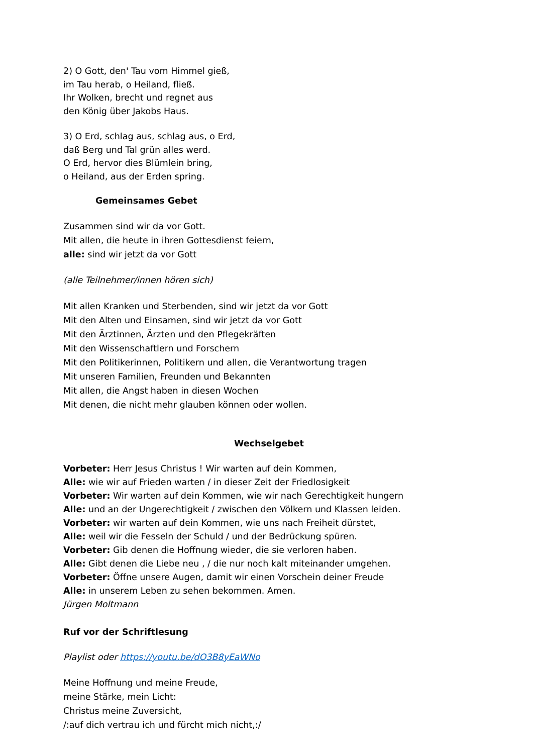2) O Gott, den' Tau vom Himmel gieß,
im Tau herab, o Heiland, fließ.
Ihr Wolken, brecht und regnet aus
den König über Jakobs Haus.
3) O Erd, schlag aus, schlag aus, o Erd,
daß Berg und Tal grün alles werd.
O Erd, hervor dies Blümlein bring,
o Heiland, aus der Erden spring.
Gemeinsames Gebet
Zusammen sind wir da vor Gott.
Mit allen, die heute in ihren Gottesdienst feiern,
alle: sind wir jetzt da vor Gott
(alle Teilnehmer/innen hören sich)
Mit allen Kranken und Sterbenden, sind wir jetzt da vor Gott
Mit den Alten und Einsamen, sind wir jetzt da vor Gott
Mit den Ärztinnen, Ärzten und den Pflegekräften
Mit den Wissenschaftlern und Forschern
Mit den Politikerinnen, Politikern und allen, die Verantwortung tragen
Mit unseren Familien, Freunden und Bekannten
Mit allen, die Angst haben in diesen Wochen
Mit denen, die nicht mehr glauben können oder wollen.
Wechselgebet
Vorbeter: Herr Jesus Christus ! Wir warten auf dein Kommen,
Alle: wie wir auf Frieden warten / in dieser Zeit der Friedlosigkeit
Vorbeter: Wir warten auf dein Kommen, wie wir nach Gerechtigkeit hungern
Alle: und an der Ungerechtigkeit / zwischen den Völkern und Klassen leiden.
Vorbeter: wir warten auf dein Kommen, wie uns nach Freiheit dürstet,
Alle: weil wir die Fesseln der Schuld / und der Bedrückung spüren.
Vorbeter: Gib denen die Hoffnung wieder, die sie verloren haben.
Alle: Gibt denen die Liebe neu , / die nur noch kalt miteinander umgehen.
Vorbeter: Öffne unsere Augen, damit wir einen Vorschein deiner Freude
Alle: in unserem Leben zu sehen bekommen. Amen.
Jürgen Moltmann
Ruf vor der Schriftlesung
Playlist oder https://youtu.be/dO3B8yEaWNo
Meine Hoffnung und meine Freude,
meine Stärke, mein Licht:
Christus meine Zuversicht,
/:auf dich vertrau ich und fürcht mich nicht,:/